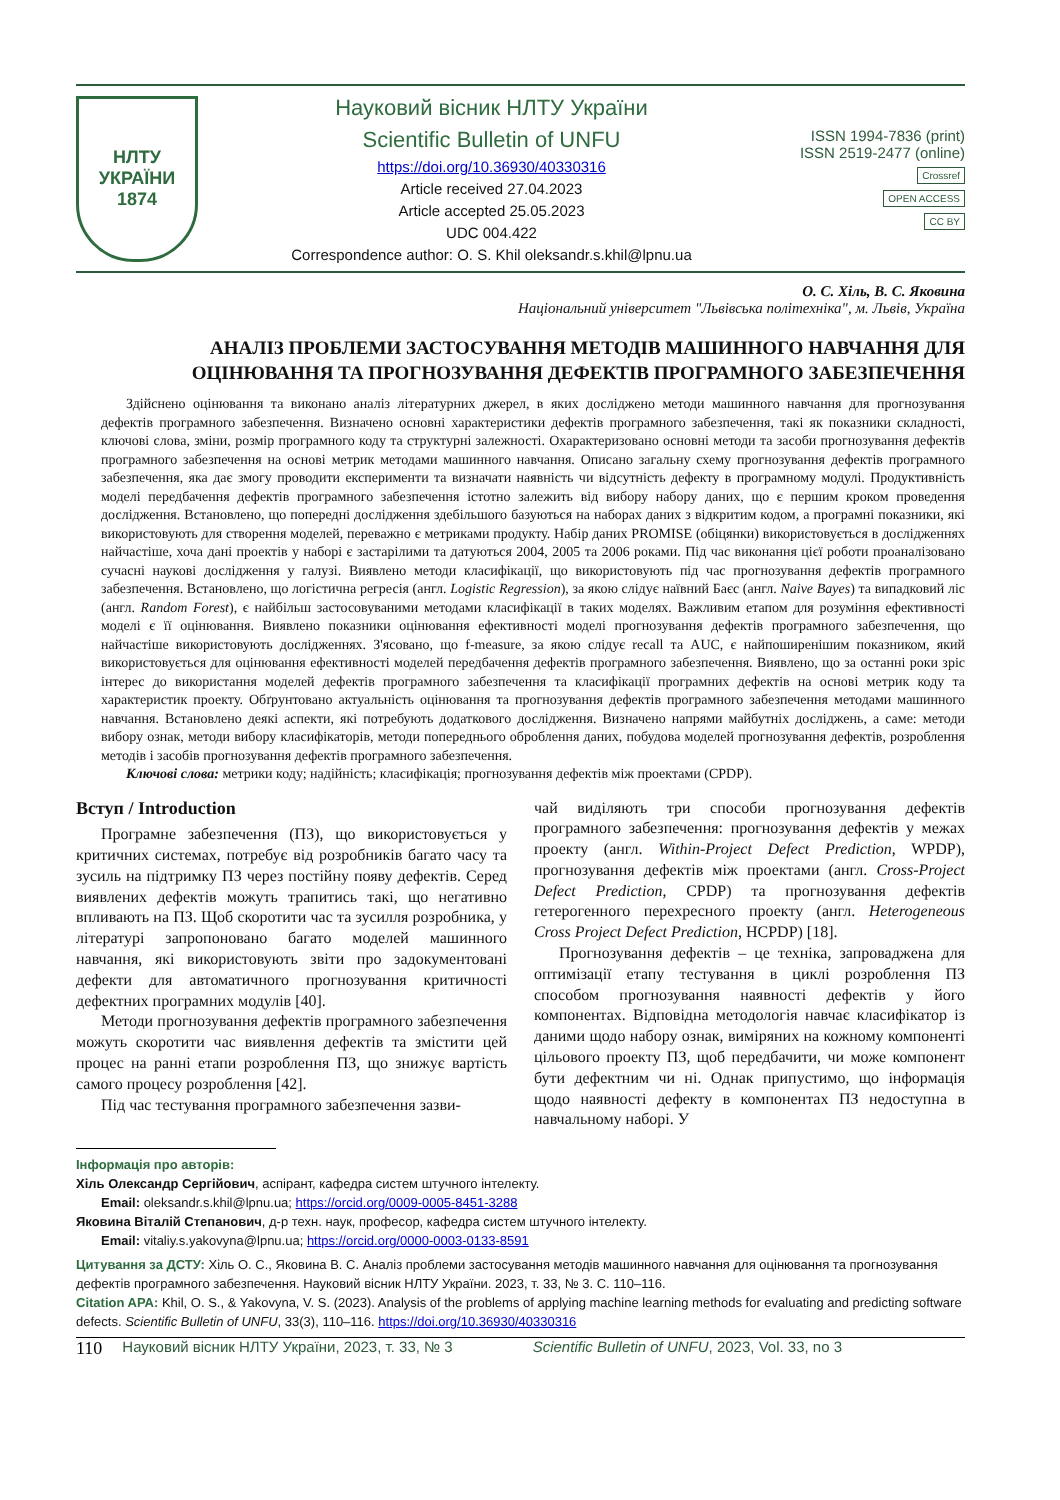НЛТУ
УКРАЇНИ
1874
Науковий вісник НЛТУ України
Scientific Bulletin of UNFU
https://doi.org/10.36930/40330316
Article received 27.04.2023
Article accepted 25.05.2023
UDC 004.422
Correspondence author: O. S. Khil oleksandr.s.khil@lpnu.ua
ISSN 1994-7836 (print)
ISSN 2519-2477 (online)
Crossref
OPEN ACCESS
CC BY
О. С. Хіль, В. С. Яковина
Національний університет "Львівська політехніка", м. Львів, Україна
АНАЛІЗ ПРОБЛЕМИ ЗАСТОСУВАННЯ МЕТОДІВ МАШИННОГО НАВЧАННЯ ДЛЯ ОЦІНЮВАННЯ ТА ПРОГНОЗУВАННЯ ДЕФЕКТІВ ПРОГРАМНОГО ЗАБЕЗПЕЧЕННЯ
Здійснено оцінювання та виконано аналіз літературних джерел, в яких досліджено методи машинного навчання для прогнозування дефектів програмного забезпечення. Визначено основні характеристики дефектів програмного забезпечення, такі як показники складності, ключові слова, зміни, розмір програмного коду та структурні залежності. Охарактеризовано основні методи та засоби прогнозування дефектів програмного забезпечення на основі метрик методами машинного навчання. Описано загальну схему прогнозування дефектів програмного забезпечення, яка дає змогу проводити експерименти та визначати наявність чи відсутність дефекту в програмному модулі. Продуктивність моделі передбачення дефектів програмного забезпечення істотно залежить від вибору набору даних, що є першим кроком проведення дослідження. Встановлено, що попередні дослідження здебільшого базуються на наборах даних з відкритим кодом, а програмні показники, які використовують для створення моделей, переважно є метриками продукту. Набір даних PROMISE (обіцянки) використовується в дослідженнях найчастіше, хоча дані проектів у наборі є застарілими та датуються 2004, 2005 та 2006 роками. Під час виконання цієї роботи проаналізовано сучасні наукові дослідження у галузі. Виявлено методи класифікації, що використовують під час прогнозування дефектів програмного забезпечення. Встановлено, що логістична регресія (англ. Logistic Regression), за якою слідує наївний Баєс (англ. Naive Bayes) та випадковий ліс (англ. Random Forest), є найбільш застосовуваними методами класифікації в таких моделях. Важливим етапом для розуміння ефективності моделі є її оцінювання. Виявлено показники оцінювання ефективності моделі прогнозування дефектів програмного забезпечення, що найчастіше використовують дослідженнях. З'ясовано, що f-measure, за якою слідує recall та AUC, є найпоширенішим показником, який використовується для оцінювання ефективності моделей передбачення дефектів програмного забезпечення. Виявлено, що за останні роки зріс інтерес до використання моделей дефектів програмного забезпечення та класифікації програмних дефектів на основі метрик коду та характеристик проекту. Обґрунтовано актуальність оцінювання та прогнозування дефектів програмного забезпечення методами машинного навчання. Встановлено деякі аспекти, які потребують додаткового дослідження. Визначено напрями майбутніх досліджень, а саме: методи вибору ознак, методи вибору класифікаторів, методи попереднього оброблення даних, побудова моделей прогнозування дефектів, розроблення методів і засобів прогнозування дефектів програмного забезпечення.
Ключові слова: метрики коду; надійність; класифікація; прогнозування дефектів між проектами (CPDP).
Вступ / Introduction
Програмне забезпечення (ПЗ), що використовується у критичних системах, потребує від розробників багато часу та зусиль на підтримку ПЗ через постійну появу дефектів. Серед виявлених дефектів можуть трапитись такі, що негативно впливають на ПЗ. Щоб скоротити час та зусилля розробника, у літературі запропоновано багато моделей машинного навчання, які використовують звіти про задокументовані дефекти для автоматичного прогнозування критичності дефектних програмних модулів [40].
Методи прогнозування дефектів програмного забезпечення можуть скоротити час виявлення дефектів та змістити цей процес на ранні етапи розроблення ПЗ, що знижує вартість самого процесу розроблення [42].
Під час тестування програмного забезпечення зазви-
чай виділяють три способи прогнозування дефектів програмного забезпечення: прогнозування дефектів у межах проекту (англ. Within-Project Defect Prediction, WPDP), прогнозування дефектів між проектами (англ. Cross-Project Defect Prediction, CPDP) та прогнозування дефектів гетерогенного перехресного проекту (англ. Heterogeneous Cross Project Defect Prediction, HCPDP) [18].
Прогнозування дефектів – це техніка, запроваджена для оптимізації етапу тестування в циклі розроблення ПЗ способом прогнозування наявності дефектів у його компонентах. Відповідна методологія навчає класифікатор із даними щодо набору ознак, виміряних на кожному компоненті цільового проекту ПЗ, щоб передбачити, чи може компонент бути дефектним чи ні. Однак припустимо, що інформація щодо наявності дефекту в компонентах ПЗ недоступна в навчальному наборі. У
Інформація про авторів:
Хіль Олександр Сергійович, аспірант, кафедра систем штучного інтелекту.
Email: oleksandr.s.khil@lpnu.ua; https://orcid.org/0009-0005-8451-3288
Яковина Віталій Степанович, д-р техн. наук, професор, кафедра систем штучного інтелекту.
Email: vitaliy.s.yakovyna@lpnu.ua; https://orcid.org/0000-0003-0133-8591
Цитування за ДСТУ: Хіль О. С., Яковина В. С. Аналіз проблеми застосування методів машинного навчання для оцінювання та прогнозування дефектів програмного забезпечення. Науковий вісник НЛТУ України. 2023, т. 33, № 3. С. 110–116.
Citation APA: Khil, O. S., & Yakovyna, V. S. (2023). Analysis of the problems of applying machine learning methods for evaluating and predicting software defects. Scientific Bulletin of UNFU, 33(3), 110–116. https://doi.org/10.36930/40330316
110 Науковий вісник НЛТУ України, 2023, т. 33, № 3 Scientific Bulletin of UNFU, 2023, Vol. 33, no 3